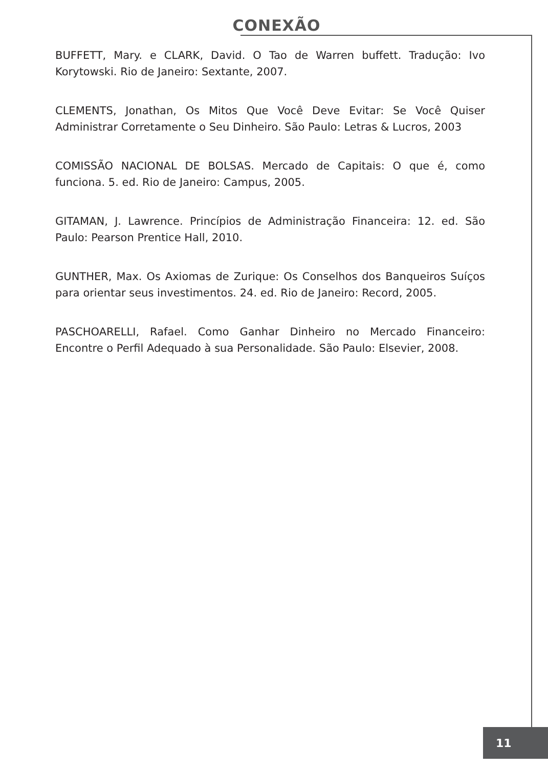CONEXÃO
BUFFETT, Mary. e CLARK, David. O Tao de Warren buffett. Tradução: Ivo Korytowski. Rio de Janeiro: Sextante, 2007.
CLEMENTS, Jonathan, Os Mitos Que Você Deve Evitar: Se Você Quiser Administrar Corretamente o Seu Dinheiro. São Paulo: Letras & Lucros, 2003
COMISSÃO NACIONAL DE BOLSAS. Mercado de Capitais: O que é, como funciona. 5. ed. Rio de Janeiro: Campus, 2005.
GITAMAN, J. Lawrence. Princípios de Administração Financeira: 12. ed. São Paulo: Pearson Prentice Hall, 2010.
GUNTHER, Max. Os Axiomas de Zurique: Os Conselhos dos Banqueiros Suíços para orientar seus investimentos. 24. ed. Rio de Janeiro: Record, 2005.
PASCHOARELLI, Rafael. Como Ganhar Dinheiro no Mercado Financeiro: Encontre o Perfil Adequado à sua Personalidade. São Paulo: Elsevier, 2008.
11